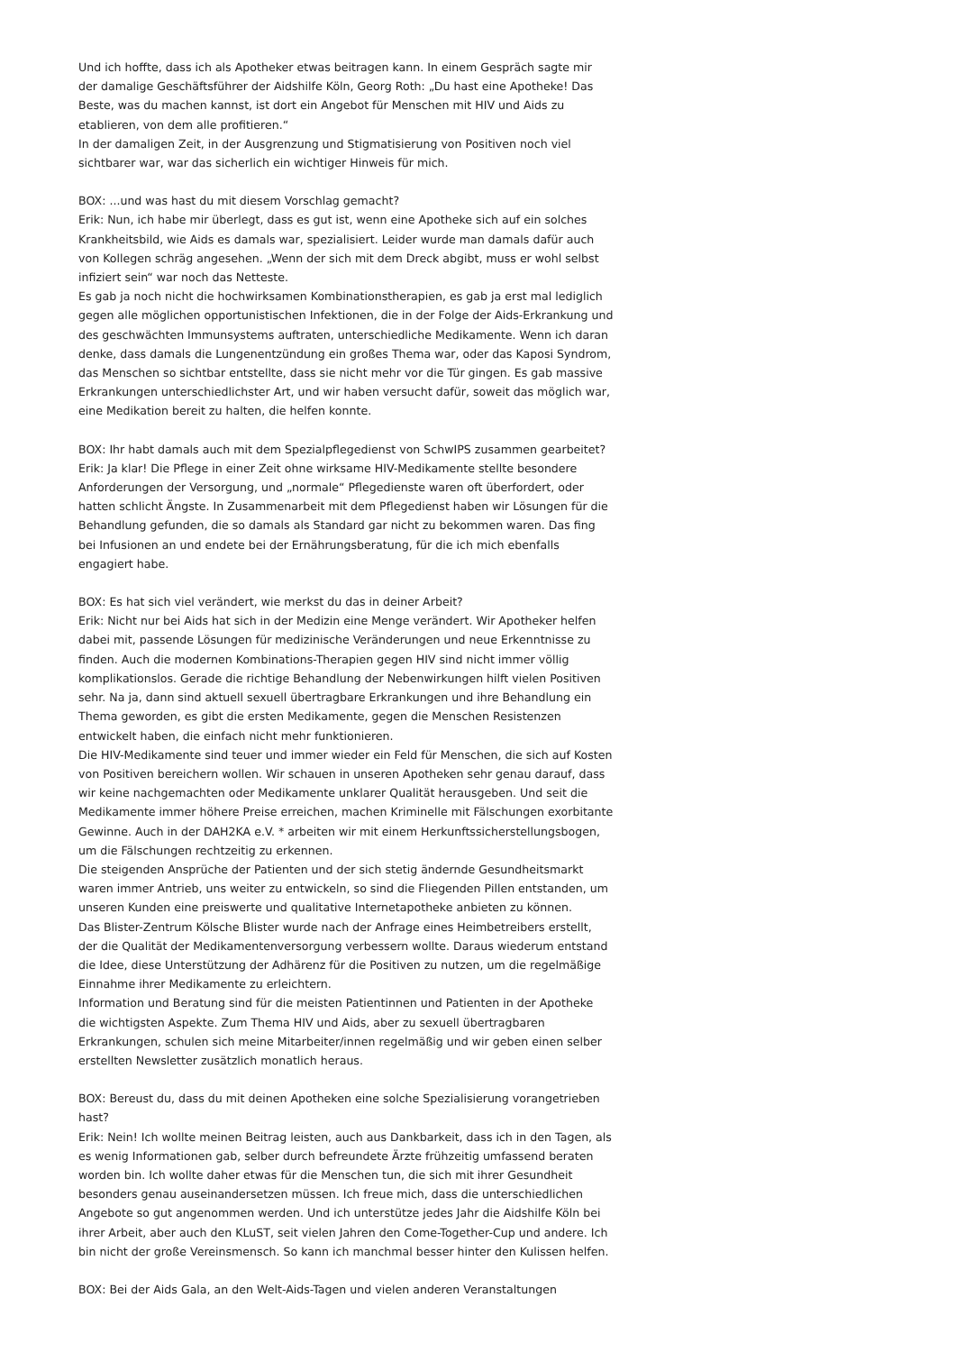Und ich hoffte, dass ich als Apotheker etwas beitragen kann. In einem Gespräch sagte mir der damalige Geschäftsführer der Aidshilfe Köln, Georg Roth: „Du hast eine Apotheke! Das Beste, was du machen kannst, ist dort ein Angebot für Menschen mit HIV und Aids zu etablieren, von dem alle profitieren.“
In der damaligen Zeit, in der Ausgrenzung und Stigmatisierung von Positiven noch viel sichtbarer war, war das sicherlich ein wichtiger Hinweis für mich.
BOX: ...und was hast du mit diesem Vorschlag gemacht?
Erik: Nun, ich habe mir überlegt, dass es gut ist, wenn eine Apotheke sich auf ein solches Krankheitsbild, wie Aids es damals war, spezialisiert. Leider wurde man damals dafür auch von Kollegen schräg angesehen. „Wenn der sich mit dem Dreck abgibt, muss er wohl selbst infiziert sein“ war noch das Netteste.
Es gab ja noch nicht die hochwirksamen Kombinationstherapien, es gab ja erst mal lediglich gegen alle möglichen opportunistischen Infektionen, die in der Folge der Aids-Erkrankung und des geschwächten Immunsystems auftraten, unterschiedliche Medikamente. Wenn ich daran denke, dass damals die Lungenentzündung ein großes Thema war, oder das Kaposi Syndrom, das Menschen so sichtbar entstellte, dass sie nicht mehr vor die Tür gingen. Es gab massive Erkrankungen unterschiedlichster Art, und wir haben versucht dafür, soweit das möglich war, eine Medikation bereit zu halten, die helfen konnte.
BOX: Ihr habt damals auch mit dem Spezialpflegedienst von SchwIPS zusammen gearbeitet?
Erik: Ja klar! Die Pflege in einer Zeit ohne wirksame HIV-Medikamente stellte besondere Anforderungen der Versorgung, und „normale“ Pflegedienste waren oft überfordert, oder hatten schlicht Ängste. In Zusammenarbeit mit dem Pflegedienst haben wir Lösungen für die Behandlung gefunden, die so damals als Standard gar nicht zu bekommen waren. Das fing bei Infusionen an und endete bei der Ernährungsberatung, für die ich mich ebenfalls engagiert habe.
BOX: Es hat sich viel verändert, wie merkst du das in deiner Arbeit?
Erik: Nicht nur bei Aids hat sich in der Medizin eine Menge verändert. Wir Apotheker helfen dabei mit, passende Lösungen für medizinische Veränderungen und neue Erkenntnisse zu finden. Auch die modernen Kombinations-Therapien gegen HIV sind nicht immer völlig komplikationslos. Gerade die richtige Behandlung der Nebenwirkungen hilft vielen Positiven sehr. Na ja, dann sind aktuell sexuell übertragbare Erkrankungen und ihre Behandlung ein Thema geworden, es gibt die ersten Medikamente, gegen die Menschen Resistenzen entwickelt haben, die einfach nicht mehr funktionieren.
Die HIV-Medikamente sind teuer und immer wieder ein Feld für Menschen, die sich auf Kosten von Positiven bereichern wollen. Wir schauen in unseren Apotheken sehr genau darauf, dass wir keine nachgemachten oder Medikamente unklarer Qualität herausgeben. Und seit die Medikamente immer höhere Preise erreichen, machen Kriminelle mit Fälschungen exorbitante Gewinne. Auch in der DAH2KA e.V. * arbeiten wir mit einem Herkunftssicherstellungsbogen, um die Fälschungen rechtzeitig zu erkennen.
Die steigenden Ansprüche der Patienten und der sich stetig ändernde Gesundheitsmarkt waren immer Antrieb, uns weiter zu entwickeln, so sind die Fliegenden Pillen entstanden, um unseren Kunden eine preiswerte und qualitative Internetapotheke anbieten zu können.
Das Blister-Zentrum Kölsche Blister wurde nach der Anfrage eines Heimbetreibers erstellt, der die Qualität der Medikamentenversorgung verbessern wollte. Daraus wiederum entstand die Idee, diese Unterstützung der Adhärenz für die Positiven zu nutzen, um die regelmäßige Einnahme ihrer Medikamente zu erleichtern.
Information und Beratung sind für die meisten Patientinnen und Patienten in der Apotheke die wichtigsten Aspekte. Zum Thema HIV und Aids, aber zu sexuell übertragbaren Erkrankungen, schulen sich meine Mitarbeiter/innen regelmäßig und wir geben einen selber erstellten Newsletter zusätzlich monatlich heraus.
BOX: Bereust du, dass du mit deinen Apotheken eine solche Spezialisierung vorangetrieben hast?
Erik: Nein! Ich wollte meinen Beitrag leisten, auch aus Dankbarkeit, dass ich in den Tagen, als es wenig Informationen gab, selber durch befreundete Ärzte frühzeitig umfassend beraten worden bin. Ich wollte daher etwas für die Menschen tun, die sich mit ihrer Gesundheit besonders genau auseinandersetzen müssen. Ich freue mich, dass die unterschiedlichen Angebote so gut angenommen werden. Und ich unterstütze jedes Jahr die Aidshilfe Köln bei ihrer Arbeit, aber auch den KLuST, seit vielen Jahren den Come-Together-Cup und andere. Ich bin nicht der große Vereinsmensch. So kann ich manchmal besser hinter den Kulissen helfen.
BOX: Bei der Aids Gala, an den Welt-Aids-Tagen und vielen anderen Veranstaltungen